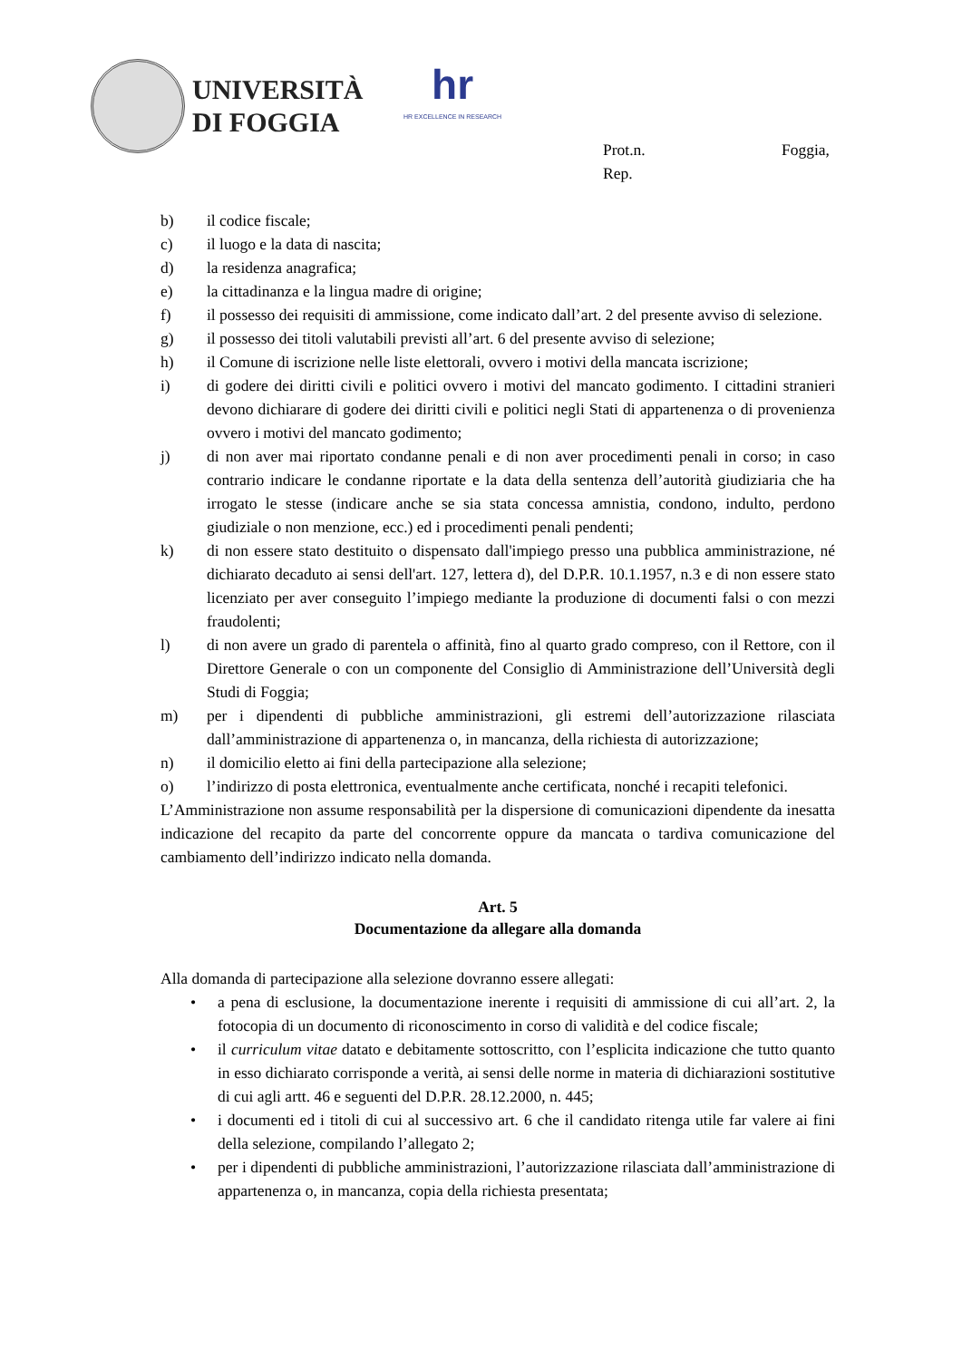UNIVERSITÀ
DI FOGGIA
hr
HR EXCELLENCE IN RESEARCH
Prot.n. Foggia,
Rep.
b) il codice fiscale;
c) il luogo e la data di nascita;
d) la residenza anagrafica;
e) la cittadinanza e la lingua madre di origine;
f) il possesso dei requisiti di ammissione, come indicato dall’art. 2 del presente avviso di selezione.
g) il possesso dei titoli valutabili previsti all’art. 6 del presente avviso di selezione;
h) il Comune di iscrizione nelle liste elettorali, ovvero i motivi della mancata iscrizione;
i) di godere dei diritti civili e politici ovvero i motivi del mancato godimento. I cittadini stranieri devono dichiarare di godere dei diritti civili e politici negli Stati di appartenenza o di provenienza ovvero i motivi del mancato godimento;
j) di non aver mai riportato condanne penali e di non aver procedimenti penali in corso; in caso contrario indicare le condanne riportate e la data della sentenza dell’autorità giudiziaria che ha irrogato le stesse (indicare anche se sia stata concessa amnistia, condono, indulto, perdono giudiziale o non menzione, ecc.) ed i procedimenti penali pendenti;
k) di non essere stato destituito o dispensato dall'impiego presso una pubblica amministrazione, né dichiarato decaduto ai sensi dell'art. 127, lettera d), del D.P.R. 10.1.1957, n.3 e di non essere stato licenziato per aver conseguito l’impiego mediante la produzione di documenti falsi o con mezzi fraudolenti;
l) di non avere un grado di parentela o affinità, fino al quarto grado compreso, con il Rettore, con il Direttore Generale o con un componente del Consiglio di Amministrazione dell’Università degli Studi di Foggia;
m) per i dipendenti di pubbliche amministrazioni, gli estremi dell’autorizzazione rilasciata dall’amministrazione di appartenenza o, in mancanza, della richiesta di autorizzazione;
n) il domicilio eletto ai fini della partecipazione alla selezione;
o) l’indirizzo di posta elettronica, eventualmente anche certificata, nonché i recapiti telefonici.
L’Amministrazione non assume responsabilità per la dispersione di comunicazioni dipendente da inesatta indicazione del recapito da parte del concorrente oppure da mancata o tardiva comunicazione del cambiamento dell’indirizzo indicato nella domanda.
Art. 5
Documentazione da allegare alla domanda
Alla domanda di partecipazione alla selezione dovranno essere allegati:
• a pena di esclusione, la documentazione inerente i requisiti di ammissione di cui all’art. 2, la fotocopia di un documento di riconoscimento in corso di validità e del codice fiscale;
• il curriculum vitae datato e debitamente sottoscritto, con l’esplicita indicazione che tutto quanto in esso dichiarato corrisponde a verità, ai sensi delle norme in materia di dichiarazioni sostitutive di cui agli artt. 46 e seguenti del D.P.R. 28.12.2000, n. 445;
• i documenti ed i titoli di cui al successivo art. 6 che il candidato ritenga utile far valere ai fini della selezione, compilando l’allegato 2;
• per i dipendenti di pubbliche amministrazioni, l’autorizzazione rilasciata dall’amministrazione di appartenenza o, in mancanza, copia della richiesta presentata;